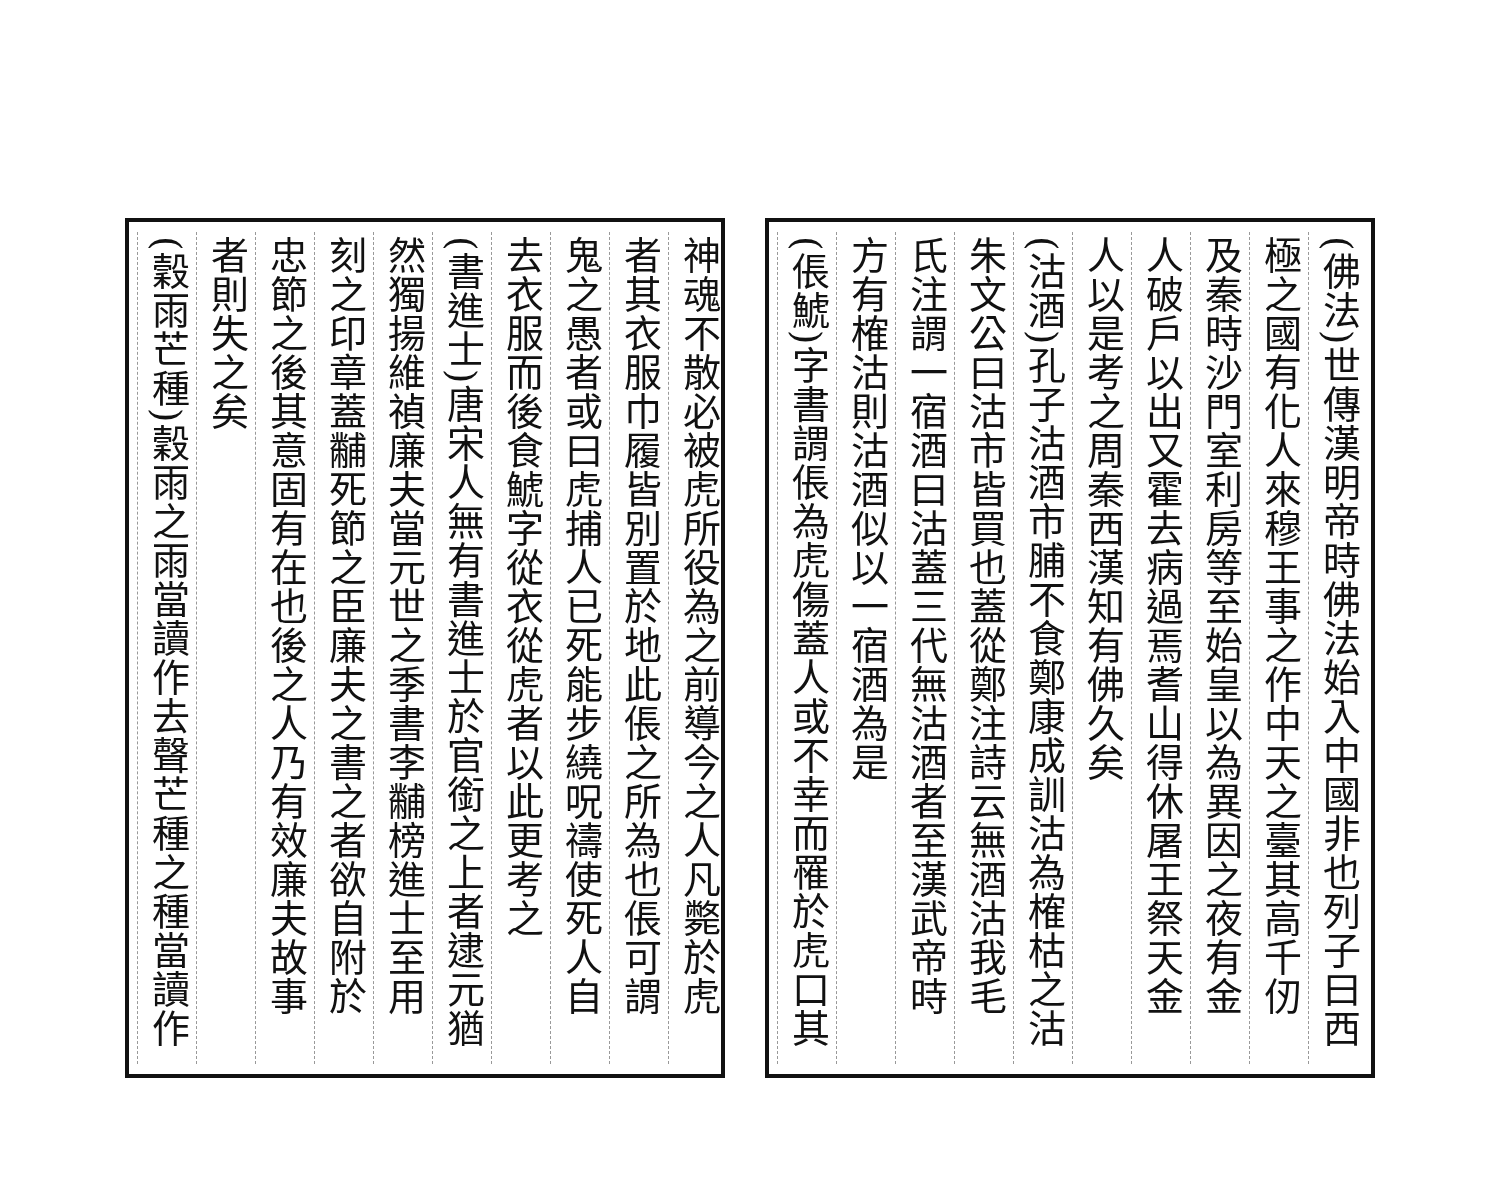(佛法)世傳漢明帝時佛法始入中國非也列子曰西
極之國有化人來穆王事之作中天之臺其高千仞
及秦時沙門室利房等至始皇以為異因之夜有金
人破戶以出又霍去病過焉耆山得休屠王祭天金
人以是考之周秦西漢知有佛久矣
(沽酒)孔子沽酒市脯不食鄭康成訓沽為榷枯之沽
朱文公曰沽市皆買也蓋從鄭注詩云無酒沽我毛
氏注謂一宿酒曰沽蓋三代無沽酒者至漢武帝時
方有榷沽則沽酒似以一宿酒為是
(倀鯱)字書謂倀為虎傷蓋人或不幸而罹於虎口其
神魂不散必被虎所役為之前導今之人凡斃於虎
者其衣服巾履皆別置於地此倀之所為也倀可謂
鬼之愚者或曰虎捕人已死能步繞呪禱使死人自
去衣服而後食鯱字從衣從虎者以此更考之
(書進士)唐宋人無有書進士於官銜之上者逮元猶
然獨揚維禎廉夫當元世之季書李黼榜進士至用
刻之印章蓋黼死節之臣廉夫之書之者欲自附於
忠節之後其意固有在也後之人乃有效廉夫故事
者則失之矣
(穀雨芒種)穀雨之雨當讀作去聲芒種之種當讀作